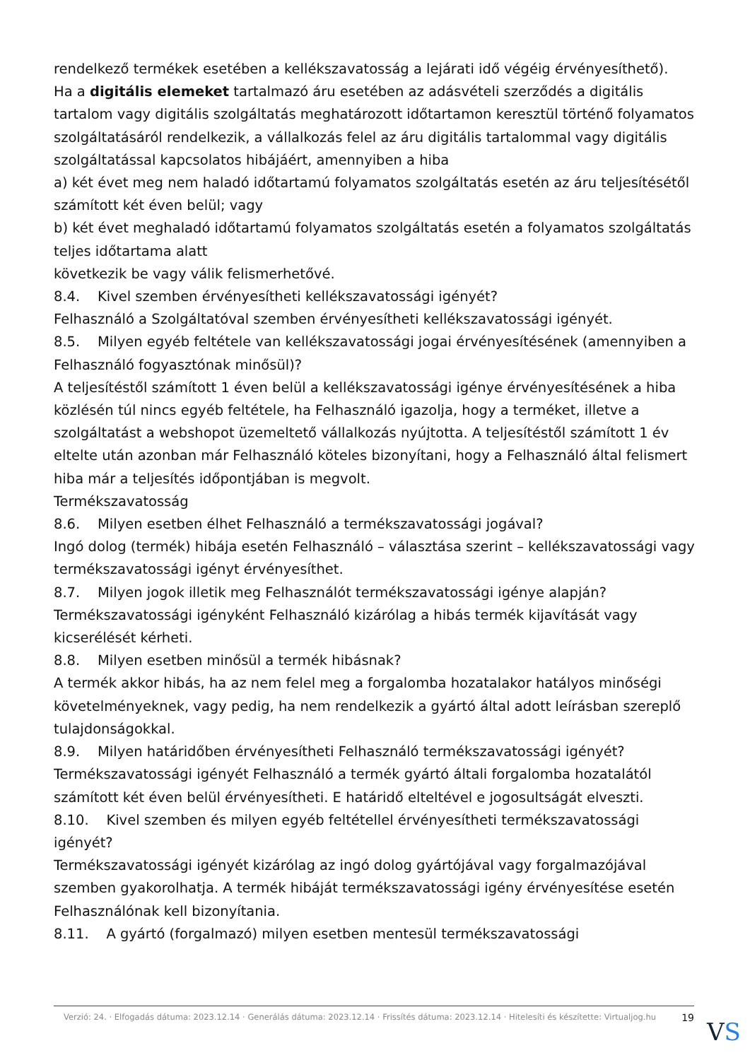rendelkező termékek esetében a kellékszavatosság a lejárati idő végéig érvényesíthető).
Ha a digitális elemeket tartalmazó áru esetében az adásvételi szerződés a digitális tartalom vagy digitális szolgáltatás meghatározott időtartamon keresztül történő folyamatos szolgáltatásáról rendelkezik, a vállalkozás felel az áru digitális tartalommal vagy digitális szolgáltatással kapcsolatos hibájáért, amennyiben a hiba
a) két évet meg nem haladó időtartamú folyamatos szolgáltatás esetén az áru teljesítésétől számított két éven belül; vagy
b) két évet meghaladó időtartamú folyamatos szolgáltatás esetén a folyamatos szolgáltatás teljes időtartama alatt
következik be vagy válik felismerhetővé.
8.4. Kivel szemben érvényesítheti kellékszavatossági igényét?
Felhasználó a Szolgáltatóval szemben érvényesítheti kellékszavatossági igényét.
8.5. Milyen egyéb feltétele van kellékszavatossági jogai érvényesítésének (amennyiben a Felhasználó fogyasztónak minősül)?
A teljesítéstől számított 1 éven belül a kellékszavatossági igénye érvényesítésének a hiba közlésén túl nincs egyéb feltétele, ha Felhasználó igazolja, hogy a terméket, illetve a szolgáltatást a webshopot üzemeltető vállalkozás nyújtotta. A teljesítéstől számított 1 év eltelte után azonban már Felhasználó köteles bizonyítani, hogy a Felhasználó által felismert hiba már a teljesítés időpontjában is megvolt.
Termékszavatosság
8.6. Milyen esetben élhet Felhasználó a termékszavatossági jogával?
Ingó dolog (termék) hibája esetén Felhasználó – választása szerint – kellékszavatossági vagy termékszavatossági igényt érvényesíthet.
8.7. Milyen jogok illetik meg Felhasználót termékszavatossági igénye alapján?
Termékszavatossági igényként Felhasználó kizárólag a hibás termék kijavítását vagy kicserélését kérheti.
8.8. Milyen esetben minősül a termék hibásnak?
A termék akkor hibás, ha az nem felel meg a forgalomba hozatalakor hatályos minőségi követelményeknek, vagy pedig, ha nem rendelkezik a gyártó által adott leírásban szereplő tulajdonságokkal.
8.9. Milyen határidőben érvényesítheti Felhasználó termékszavatossági igényét?
Termékszavatossági igényét Felhasználó a termék gyártó általi forgalomba hozatalától számított két éven belül érvényesítheti. E határidő elteltével e jogosultságát elveszti.
8.10. Kivel szemben és milyen egyéb feltétellel érvényesítheti termékszavatossági igényét?
Termékszavatossági igényét kizárólag az ingó dolog gyártójával vagy forgalmazójával szemben gyakorolhatja. A termék hibáját termékszavatossági igény érvényesítése esetén Felhasználónak kell bizonyítania.
8.11. A gyártó (forgalmazó) milyen esetben mentesül termékszavatossági
Verzió: 24. · Elfogadás dátuma: 2023.12.14 · Generálás dátuma: 2023.12.14 · Frissítés dátuma: 2023.12.14 · Hitelesíti és készítette: Virtualjog.hu
19
VS